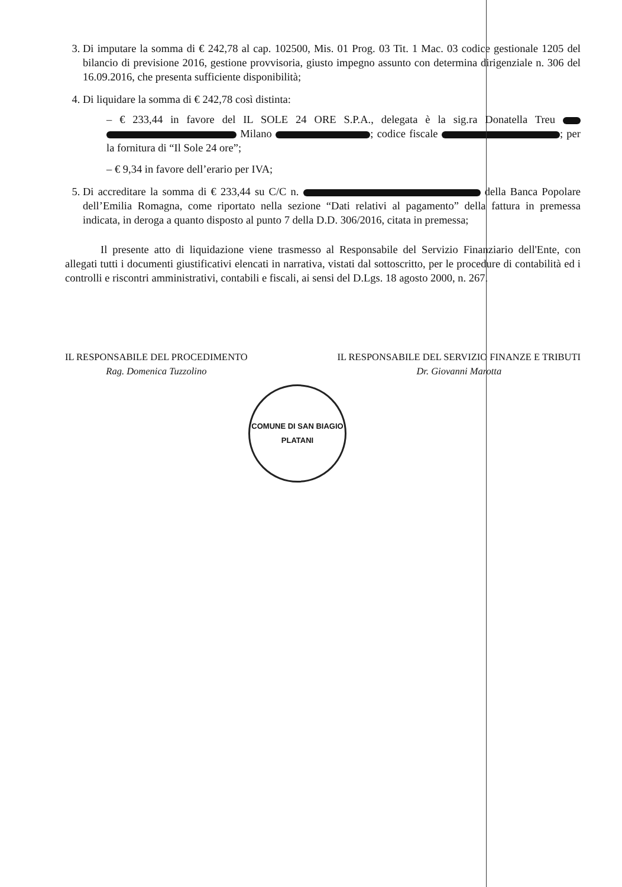3. Di imputare la somma di € 242,78 al cap. 102500, Mis. 01 Prog. 03 Tit. 1 Mac. 03 codice gestionale 1205 del bilancio di previsione 2016, gestione provvisoria, giusto impegno assunto con determina dirigenziale n. 306 del 16.09.2016, che presenta sufficiente disponibilità;
4. Di liquidare la somma di € 242,78 così distinta:
– € 233,44 in favore del IL SOLE 24 ORE S.P.A., delegata è la sig.ra Donatella Treu Milano ; codice fiscale ; per la fornitura di “Il Sole 24 ore”;
– € 9,34 in favore dell’erario per IVA;
5. Di accreditare la somma di € 233,44 su C/C n. della Banca Popolare dell’Emilia Romagna, come riportato nella sezione “Dati relativi al pagamento” della fattura in premessa indicata, in deroga a quanto disposto al punto 7 della D.D. 306/2016, citata in premessa;
Il presente atto di liquidazione viene trasmesso al Responsabile del Servizio Finanziario dell'Ente, con allegati tutti i documenti giustificativi elencati in narrativa, vistati dal sottoscritto, per le procedure di contabilità ed i controlli e riscontri amministrativi, contabili e fiscali, ai sensi del D.Lgs. 18 agosto 2000, n. 267.
IL RESPONSABILE DEL PROCEDIMENTO
Rag. Domenica Tuzzolino
IL RESPONSABILE DEL SERVIZIO FINANZE E TRIBUTI
Dr. Giovanni Marotta
COMUNE DI SAN BIAGIO PLATANI